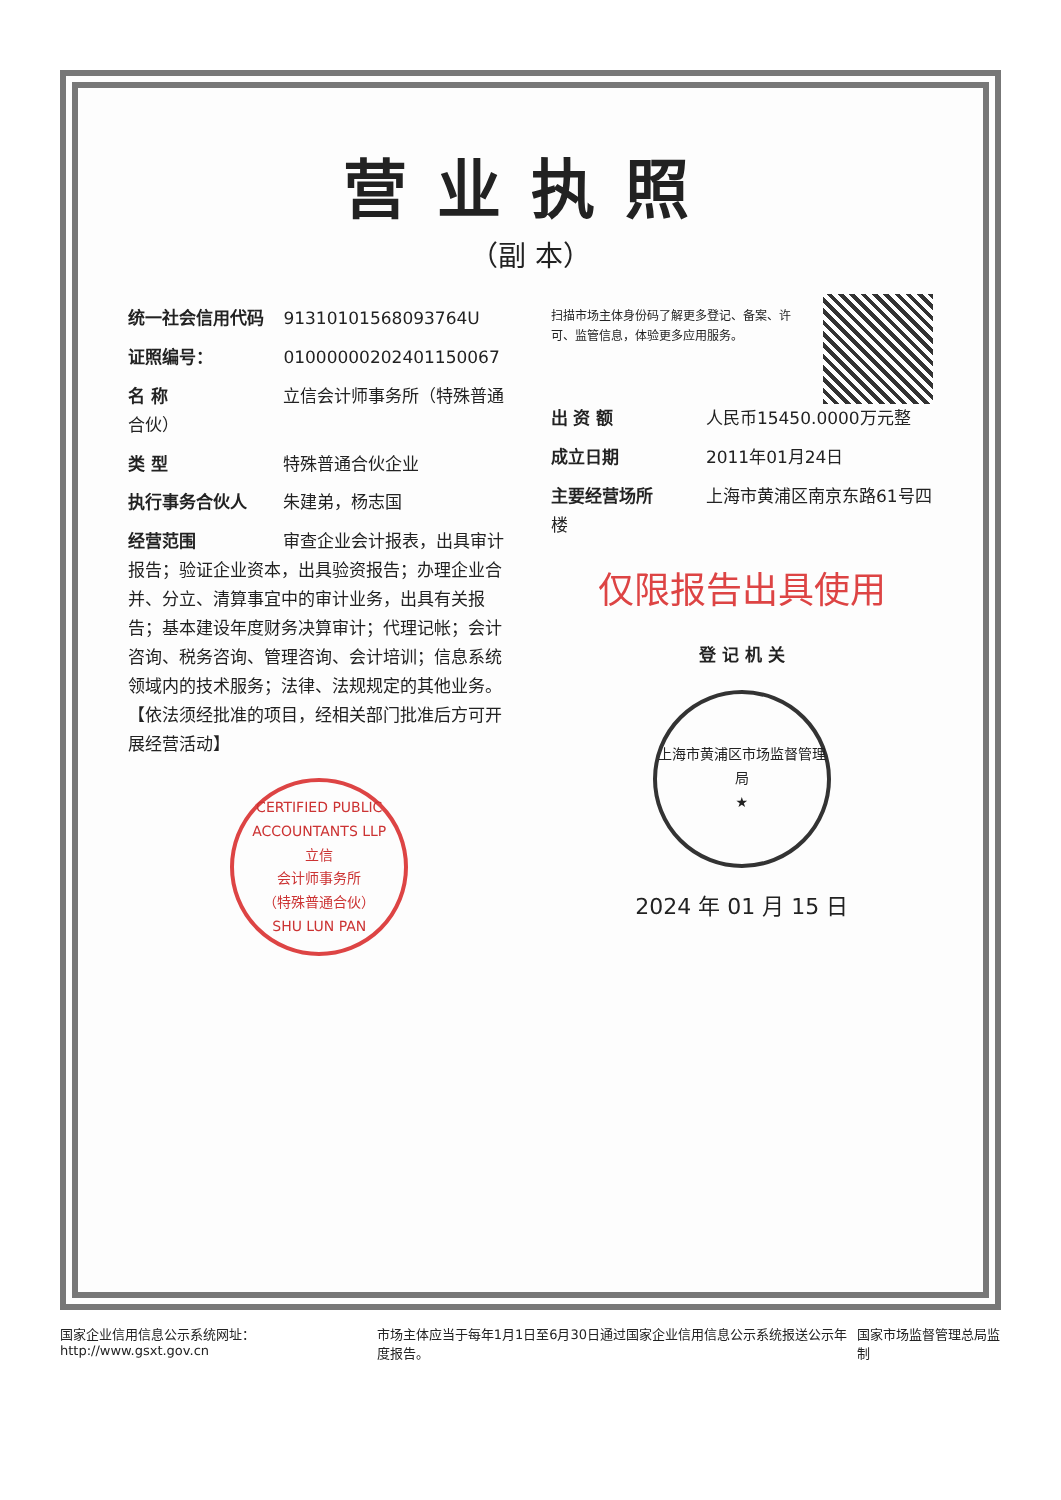营业执照
（副 本）
统一社会信用代码 91310101568093764U
证照编号： 01000000202401150067
名 称 立信会计师事务所（特殊普通合伙）
类 型 特殊普通合伙企业
执行事务合伙人 朱建弟，杨志国
经营范围 审查企业会计报表，出具审计报告；验证企业资本，出具验资报告；办理企业合并、分立、清算事宜中的审计业务，出具有关报告；基本建设年度财务决算审计；代理记帐；会计咨询、税务咨询、管理咨询、会计培训；信息系统领域内的技术服务；法律、法规规定的其他业务。【依法须经批准的项目，经相关部门批准后方可开展经营活动】
CERTIFIED PUBLIC ACCOUNTANTS LLP
立信
会计师事务所
（特殊普通合伙）
SHU LUN PAN
扫描市场主体身份码了解更多登记、备案、许可、监管信息，体验更多应用服务。
出 资 额 人民币15450.0000万元整
成立日期 2011年01月24日
主要经营场所 上海市黄浦区南京东路61号四楼
仅限报告出具使用
登 记 机 关
上海市黄浦区市场监督管理局
★
2024 年 01 月 15 日
国家企业信用信息公示系统网址：http://www.gsxt.gov.cn 市场主体应当于每年1月1日至6月30日通过国家企业信用信息公示系统报送公示年度报告。 国家市场监督管理总局监制